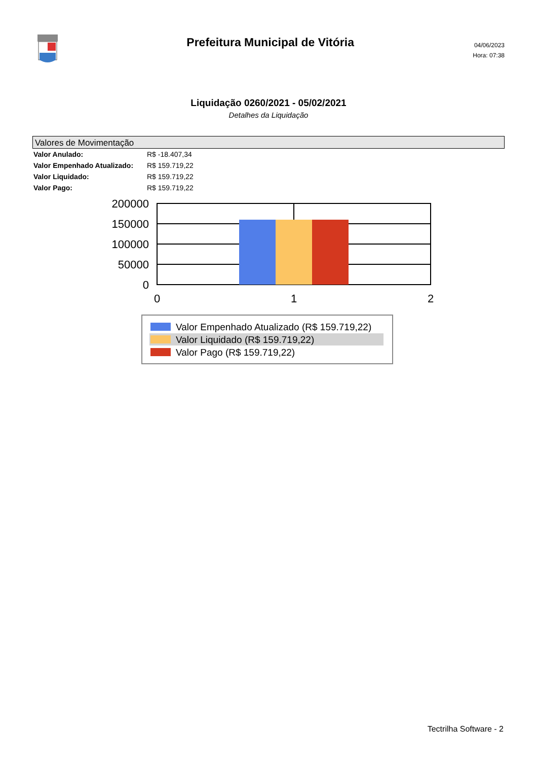Prefeitura Municipal de Vitória
04/06/2023
Hora: 07:38
Liquidação 0260/2021 - 05/02/2021
Detalhes da Liquidação
Valores de Movimentação
| Valor Anulado: | R$ -18.407,34 |
| Valor Empenhado Atualizado: | R$ 159.719,22 |
| Valor Liquidado: | R$ 159.719,22 |
| Valor Pago: | R$ 159.719,22 |
200000
150000
100000
50000
0
0
1
2
Valor Empenhado Atualizado (R$ 159.719,22)
Valor Liquidado (R$ 159.719,22)
Valor Pago (R$ 159.719,22)
Tectrilha Software - 2